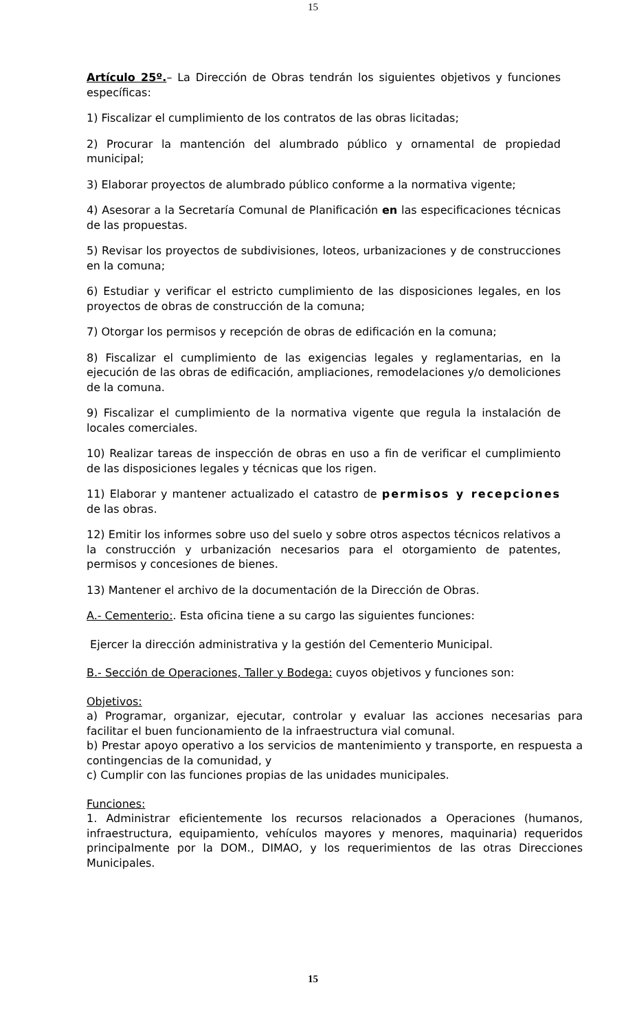15
Artículo 25º.– La Dirección de Obras tendrán los siguientes objetivos y funciones específicas:
1) Fiscalizar el cumplimiento de los contratos de las obras licitadas;
2) Procurar la mantención del alumbrado público y ornamental de propiedad municipal;
3) Elaborar proyectos de alumbrado público conforme a la normativa vigente;
4) Asesorar a la Secretaría Comunal de Planificación en las especificaciones técnicas de las propuestas.
5) Revisar los proyectos de subdivisiones, loteos, urbanizaciones y de construcciones en la comuna;
6) Estudiar y verificar el estricto cumplimiento de las disposiciones legales, en los proyectos de obras de construcción de la comuna;
7) Otorgar los permisos y recepción de obras de edificación en la comuna;
8) Fiscalizar el cumplimiento de las exigencias legales y reglamentarias, en la ejecución de las obras de edificación, ampliaciones, remodelaciones y/o demoliciones de la comuna.
9) Fiscalizar el cumplimiento de la normativa vigente que regula la instalación de locales comerciales.
10) Realizar tareas de inspección de obras en uso a fin de verificar el cumplimiento de las disposiciones legales y técnicas que los rigen.
11) Elaborar y mantener actualizado el catastro de permisos y recepciones de las obras.
12) Emitir los informes sobre uso del suelo y sobre otros aspectos técnicos relativos a la construcción y urbanización necesarios para el otorgamiento de patentes, permisos y concesiones de bienes.
13) Mantener el archivo de la documentación de la Dirección de Obras.
A.- Cementerio:. Esta oficina tiene a su cargo las siguientes funciones:
Ejercer la dirección administrativa y la gestión del Cementerio Municipal.
B.- Sección de Operaciones, Taller y Bodega: cuyos objetivos y funciones son:
Objetivos:
a) Programar, organizar, ejecutar, controlar y evaluar las acciones necesarias para facilitar el buen funcionamiento de la infraestructura vial comunal.
b) Prestar apoyo operativo a los servicios de mantenimiento y transporte, en respuesta a contingencias de la comunidad, y
c) Cumplir con las funciones propias de las unidades municipales.
Funciones:
1. Administrar eficientemente los recursos relacionados a Operaciones (humanos, infraestructura, equipamiento, vehículos mayores y menores, maquinaria) requeridos principalmente por la DOM., DIMAO, y los requerimientos de las otras Direcciones Municipales.
15